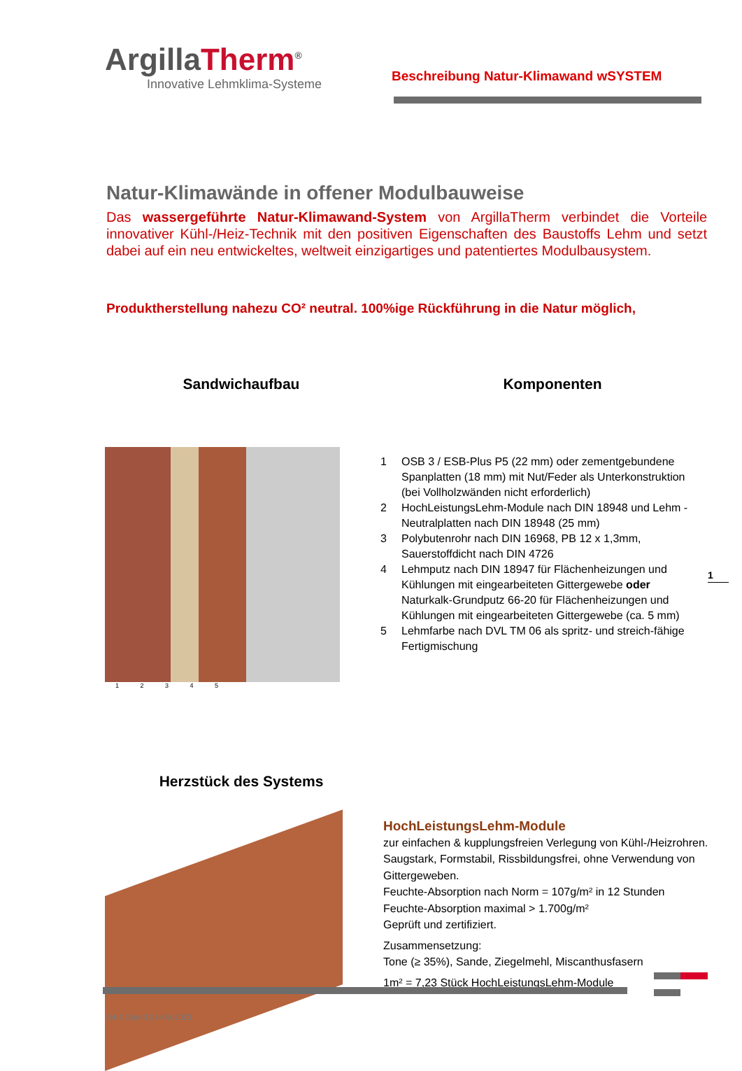ArgillaTherm<sup>®</sup>
Innovative Lehmklima-Systeme
Beschreibung Natur-Klimawand wSYSTEM
Natur-Klimawände in offener Modulbauweise
Das wassergeführte Natur-Klimawand-System von ArgillaTherm verbindet die Vorteile innovativer Kühl-/Heiz-Technik mit den positiven Eigenschaften des Baustoffs Lehm und setzt dabei auf ein neu entwickeltes, weltweit einzigartiges und patentiertes Modulbausystem.
Produktherstellung nahezu CO² neutral. 100%ige Rückführung in die Natur möglich,
Sandwichaufbau Komponenten
1 2 3 4 5
1 OSB 3 / ESB-Plus P5 (22 mm) oder zementgebundene Spanplatten (18 mm) mit Nut/Feder als Unterkonstruktion (bei Vollholzwänden nicht erforderlich)
2 HochLeistungsLehm-Module nach DIN 18948 und Lehm - Neutralplatten nach DIN 18948 (25 mm)
3 Polybutenrohr nach DIN 16968, PB 12 x 1,3mm, Sauerstoffdicht nach DIN 4726
4 Lehmputz nach DIN 18947 für Flächenheizungen und Kühlungen mit eingearbeiteten Gittergewebe oder Naturkalk-Grundputz 66-20 für Flächenheizungen und Kühlungen mit eingearbeiteten Gittergewebe (ca. 5 mm)
5 Lehmfarbe nach DVL TM 06 als spritz- und streich-fähige Fertigmischung
1
Herzstück des Systems
HochLeistungsLehm-Module
zur einfachen & kupplungsfreien Verlegung von Kühl-/Heizrohren. Saugstark, Formstabil, Rissbildungsfrei, ohne Verwendung von Gittergeweben.
Feuchte-Absorption nach Norm = 107g/m² in 12 Stunden
Feuchte-Absorption maximal > 1.700g/m²
Geprüft und zertifiziert.
Zusammensetzung:
Tone (≥ 35%), Sande, Ziegelmehl, Miscanthusfasern
1m² = 7,23 Stück HochLeistungsLehm-Module
04-1 Stand 24-09-2021